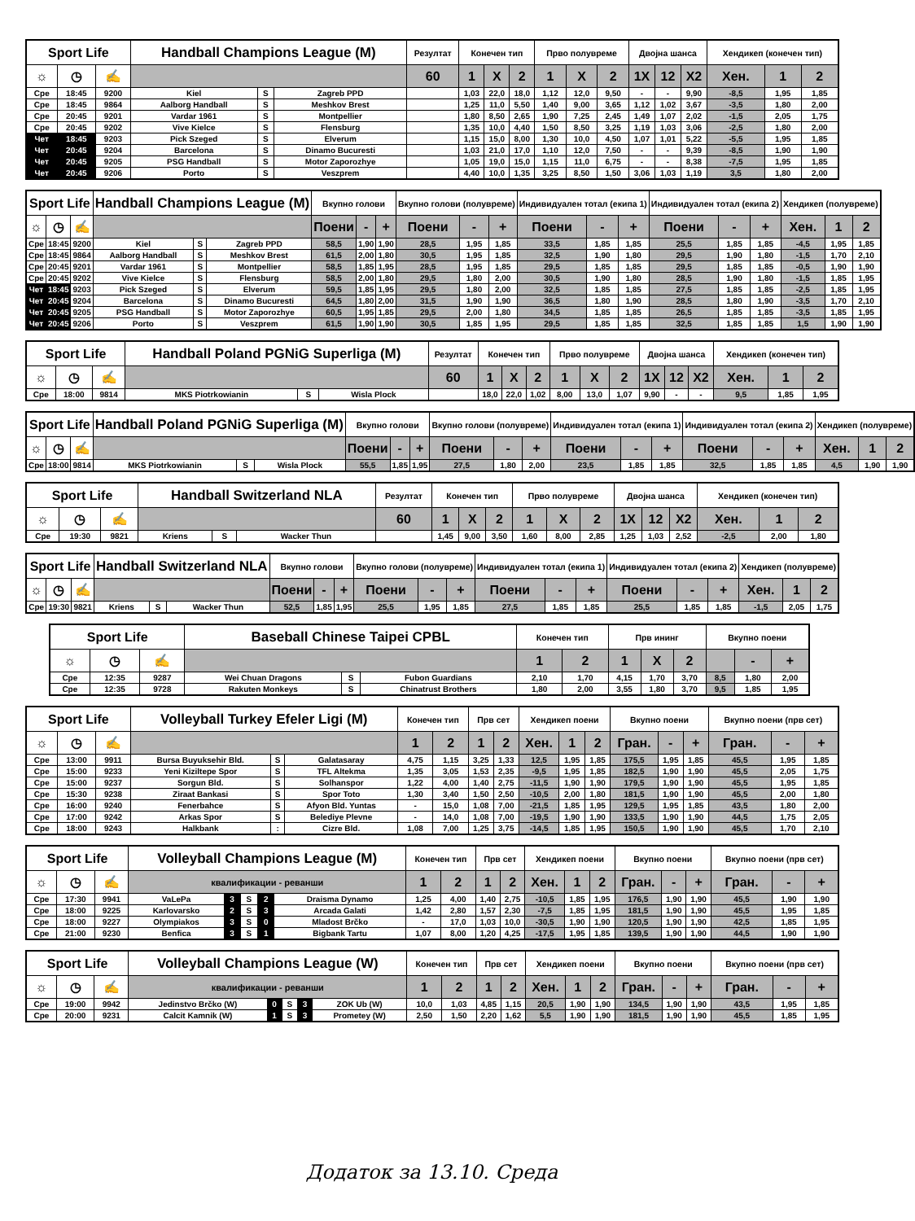| Sport Life | | | Handball Champions League (M) | | | Резултат | Конечен тип | | | Прво полувреме | | | Двојна шанса | | | Хендикеп (конечен тип) | | |
| --- | --- | --- | --- | --- | --- | --- | --- | --- | --- | --- | --- | --- | --- | --- | --- | --- | --- | --- |
| ☼ | ◷ | ✍ | | | | 60 | 1 | X | 2 | 1 | X | 2 | 1X | 12 | X2 | Хен. | 1 | 2 |
| Сре | 18:45 | 9200 | Kiel | S | Zagreb PPD | | 1,03 | 22,0 | 18,0 | 1,12 | 12,0 | 9,50 | - | - | 9,90 | -8,5 | 1,95 | 1,85 |
| Сре | 18:45 | 9864 | Aalborg Handball | S | Meshkov Brest | | 1,25 | 11,0 | 5,50 | 1,40 | 9,00 | 3,65 | 1,12 | 1,02 | 3,67 | -3,5 | 1,80 | 2,00 |
| Сре | 20:45 | 9201 | Vardar 1961 | S | Montpellier | | 1,80 | 8,50 | 2,65 | 1,90 | 7,25 | 2,45 | 1,49 | 1,07 | 2,02 | -1,5 | 2,05 | 1,75 |
| Сре | 20:45 | 9202 | Vive Kielce | S | Flensburg | | 1,35 | 10,0 | 4,40 | 1,50 | 8,50 | 3,25 | 1,19 | 1,03 | 3,06 | -2,5 | 1,80 | 2,00 |
| Чет | 18:45 | 9203 | Pick Szeged | S | Elverum | | 1,15 | 15,0 | 8,00 | 1,30 | 10,0 | 4,50 | 1,07 | 1,01 | 5,22 | -5,5 | 1,95 | 1,85 |
| Чет | 20:45 | 9204 | Barcelona | S | Dinamo Bucuresti | | 1,03 | 21,0 | 17,0 | 1,10 | 12,0 | 7,50 | - | - | 9,39 | -8,5 | 1,90 | 1,90 |
| Чет | 20:45 | 9205 | PSG Handball | S | Motor Zaporozhye | | 1,05 | 19,0 | 15,0 | 1,15 | 11,0 | 6,75 | - | - | 8,38 | -7,5 | 1,95 | 1,85 |
| Чет | 20:45 | 9206 | Porto | S | Veszprem | | 4,40 | 10,0 | 1,35 | 3,25 | 8,50 | 1,50 | 3,06 | 1,03 | 1,19 | 3,5 | 1,80 | 2,00 |
| Sport Life | | | Handball Champions League (M) | | | Вкупно голови | | | Вкупно голови (полувреме) | | | Индивидуален тотал (екипа 1) | | | Индивидуален тотал (екипа 2) | | | Хендикеп (полувреме) | | |
| --- | --- | --- | --- | --- | --- | --- | --- | --- | --- | --- | --- | --- | --- | --- | --- | --- | --- | --- | --- | --- |
| ☼ | ◷ | ✍ | | | | Поени | - | + | Поени | - | + | Поени | - | + | Поени | - | + | Хен. | 1 | 2 |
| Сре | 18:45 | 9200 | Kiel | S | Zagreb PPD | 58,5 | 1,90 | 1,90 | 28,5 | 1,95 | 1,85 | 33,5 | 1,85 | 1,85 | 25,5 | 1,85 | 1,85 | -4,5 | 1,95 | 1,85 |
| Сре | 18:45 | 9864 | Aalborg Handball | S | Meshkov Brest | 61,5 | 2,00 | 1,80 | 30,5 | 1,95 | 1,85 | 32,5 | 1,90 | 1,80 | 29,5 | 1,90 | 1,80 | -1,5 | 1,70 | 2,10 |
| Сре | 20:45 | 9201 | Vardar 1961 | S | Montpellier | 58,5 | 1,85 | 1,95 | 28,5 | 1,95 | 1,85 | 29,5 | 1,85 | 1,85 | 29,5 | 1,85 | 1,85 | -0,5 | 1,90 | 1,90 |
| Сре | 20:45 | 9202 | Vive Kielce | S | Flensburg | 58,5 | 2,00 | 1,80 | 29,5 | 1,80 | 2,00 | 30,5 | 1,90 | 1,80 | 28,5 | 1,90 | 1,80 | -1,5 | 1,85 | 1,95 |
| Чет | 18:45 | 9203 | Pick Szeged | S | Elverum | 59,5 | 1,85 | 1,95 | 29,5 | 1,80 | 2,00 | 32,5 | 1,85 | 1,85 | 27,5 | 1,85 | 1,85 | -2,5 | 1,85 | 1,95 |
| Чет | 20:45 | 9204 | Barcelona | S | Dinamo Bucuresti | 64,5 | 1,80 | 2,00 | 31,5 | 1,90 | 1,90 | 36,5 | 1,80 | 1,90 | 28,5 | 1,80 | 1,90 | -3,5 | 1,70 | 2,10 |
| Чет | 20:45 | 9205 | PSG Handball | S | Motor Zaporozhye | 60,5 | 1,95 | 1,85 | 29,5 | 2,00 | 1,80 | 34,5 | 1,85 | 1,85 | 26,5 | 1,85 | 1,85 | -3,5 | 1,85 | 1,95 |
| Чет | 20:45 | 9206 | Porto | S | Veszprem | 61,5 | 1,90 | 1,90 | 30,5 | 1,85 | 1,95 | 29,5 | 1,85 | 1,85 | 32,5 | 1,85 | 1,85 | 1,5 | 1,90 | 1,90 |
| Sport Life | | | Handball Poland PGNiG Superliga (M) | | | Резултат | Конечен тип | | | Прво полувреме | | | Двојна шанса | | | Хендикеп (конечен тип) | | |
| --- | --- | --- | --- | --- | --- | --- | --- | --- | --- | --- | --- | --- | --- | --- | --- | --- | --- | --- |
| ☼ | ◷ | ✍ | | | | 60 | 1 | X | 2 | 1 | X | 2 | 1X | 12 | X2 | Хен. | 1 | 2 |
| Сре | 18:00 | 9814 | MKS Piotrkowianin | S | Wisla Plock | | 18,0 | 22,0 | 1,02 | 8,00 | 13,0 | 1,07 | 9,90 | - | - | 9,5 | 1,85 | 1,95 |
| Sport Life | | | Handball Poland PGNiG Superliga (M) | | | Вкупно голови | | | Вкупно голови (полувреме) | | | Индивидуален тотал (екипа 1) | | | Индивидуален тотал (екипа 2) | | | Хендикеп (полувреме) | | |
| --- | --- | --- | --- | --- | --- | --- | --- | --- | --- | --- | --- | --- | --- | --- | --- | --- | --- | --- | --- | --- |
| ☼ | ◷ | ✍ | | | | Поени | - | + | Поени | - | + | Поени | - | + | Поени | - | + | Хен. | 1 | 2 |
| Сре | 18:00 | 9814 | MKS Piotrkowianin | S | Wisla Plock | 55,5 | 1,85 | 1,95 | 27,5 | 1,80 | 2,00 | 23,5 | 1,85 | 1,85 | 32,5 | 1,85 | 1,85 | 4,5 | 1,90 | 1,90 |
| Sport Life | | | Handball Switzerland NLA | | | Резултат | Конечен тип | | | Прво полувреме | | | Двојна шанса | | | Хендикеп (конечен тип) | | |
| --- | --- | --- | --- | --- | --- | --- | --- | --- | --- | --- | --- | --- | --- | --- | --- | --- | --- | --- |
| ☼ | ◷ | ✍ | | | | 60 | 1 | X | 2 | 1 | X | 2 | 1X | 12 | X2 | Хен. | 1 | 2 |
| Сре | 19:30 | 9821 | Kriens | S | Wacker Thun | | 1,45 | 9,00 | 3,50 | 1,60 | 8,00 | 2,85 | 1,25 | 1,03 | 2,52 | -2,5 | 2,00 | 1,80 |
| Sport Life | | | Handball Switzerland NLA | | | Вкупно голови | | | Вкупно голови (полувреме) | | | Индивидуален тотал (екипа 1) | | | Индивидуален тотал (екипа 2) | | | Хендикеп (полувреме) | | |
| --- | --- | --- | --- | --- | --- | --- | --- | --- | --- | --- | --- | --- | --- | --- | --- | --- | --- | --- | --- | --- |
| ☼ | ◷ | ✍ | | | | Поени | - | + | Поени | - | + | Поени | - | + | Поени | - | + | Хен. | 1 | 2 |
| Сре | 19:30 | 9821 | Kriens | S | Wacker Thun | 52,5 | 1,85 | 1,95 | 25,5 | 1,95 | 1,85 | 27,5 | 1,85 | 1,85 | 25,5 | 1,85 | 1,85 | -1,5 | 2,05 | 1,75 |
| Sport Life | | | Baseball Chinese Taipei CPBL | | | Конечен тип | | Прв ининг | | | Вкупно поени | | |
| --- | --- | --- | --- | --- | --- | --- | --- | --- | --- | --- | --- | --- | --- |
| ☼ | ◷ | ✍ | | | | 1 | 2 | 1 | X | 2 | | - | + |
| Сре | 12:35 | 9287 | Wei Chuan Dragons | S | Fubon Guardians | 2,10 | 1,70 | 4,15 | 1,70 | 3,70 | 8,5 | 1,80 | 2,00 |
| Сре | 12:35 | 9728 | Rakuten Monkeys | S | Chinatrust Brothers | 1,80 | 2,00 | 3,55 | 1,80 | 3,70 | 9,5 | 1,85 | 1,95 |
| Sport Life | | | Volleyball Turkey Efeler Ligi (M) | | | Конечен тип | | Прв сет | | Хендикеп поени | | | Вкупно поени | | | Вкупно поени (прв сет) | | |
| --- | --- | --- | --- | --- | --- | --- | --- | --- | --- | --- | --- | --- | --- | --- | --- | --- | --- | --- |
| ☼ | ◷ | ✍ | | | | 1 | 2 | 1 | 2 | Хен. | 1 | 2 | Гран. | - | + | Гран. | - | + |
| Сре | 13:00 | 9911 | Bursa Buyuksehir Bld. | S | Galatasaray | 4,75 | 1,15 | 3,25 | 1,33 | 12,5 | 1,95 | 1,85 | 175,5 | 1,95 | 1,85 | 45,5 | 1,95 | 1,85 |
| Сре | 15:00 | 9233 | Yeni Kiziltepe Spor | S | TFL Altekma | 1,35 | 3,05 | 1,53 | 2,35 | -9,5 | 1,95 | 1,85 | 182,5 | 1,90 | 1,90 | 45,5 | 2,05 | 1,75 |
| Сре | 15:00 | 9237 | Sorgun Bld. | S | Solhanspor | 1,22 | 4,00 | 1,40 | 2,75 | -11,5 | 1,90 | 1,90 | 179,5 | 1,90 | 1,90 | 45,5 | 1,95 | 1,85 |
| Сре | 15:30 | 9238 | Ziraat Bankasi | S | Spor Toto | 1,30 | 3,40 | 1,50 | 2,50 | -10,5 | 2,00 | 1,80 | 181,5 | 1,90 | 1,90 | 45,5 | 2,00 | 1,80 |
| Сре | 16:00 | 9240 | Fenerbahce | S | Afyon Bld. Yuntas | - | 15,0 | 1,08 | 7,00 | -21,5 | 1,85 | 1,95 | 129,5 | 1,95 | 1,85 | 43,5 | 1,80 | 2,00 |
| Сре | 17:00 | 9242 | Arkas Spor | S | Belediye Plevne | - | 14,0 | 1,08 | 7,00 | -19,5 | 1,90 | 1,90 | 133,5 | 1,90 | 1,90 | 44,5 | 1,75 | 2,05 |
| Сре | 18:00 | 9243 | Halkbank | : | Cizre Bld. | 1,08 | 7,00 | 1,25 | 3,75 | -14,5 | 1,85 | 1,95 | 150,5 | 1,90 | 1,90 | 45,5 | 1,70 | 2,10 |
| Sport Life | | | Volleyball Champions League (M) | | | | | Конечен тип | | Прв сет | | Хендикеп поени | | | Вкупно поени | | | Вкупно поени (прв сет) | | |
| --- | --- | --- | --- | --- | --- | --- | --- | --- | --- | --- | --- | --- | --- | --- | --- | --- | --- | --- | --- | --- |
| ☼ | ◷ | ✍ | квалификации - реванши | | | | | 1 | 2 | 1 | 2 | Хен. | 1 | 2 | Гран. | - | + | Гран. | - | + |
| Сре | 17:30 | 9941 | VaLePa | 3 | S | 2 | Draisma Dynamo | 1,25 | 4,00 | 1,40 | 2,75 | -10,5 | 1,85 | 1,95 | 176,5 | 1,90 | 1,90 | 45,5 | 1,90 | 1,90 |
| Сре | 18:00 | 9225 | Karlovarsko | 2 | S | 3 | Arcada Galati | 1,42 | 2,80 | 1,57 | 2,30 | -7,5 | 1,85 | 1,95 | 181,5 | 1,90 | 1,90 | 45,5 | 1,95 | 1,85 |
| Сре | 18:00 | 9227 | Olympiakos | 3 | S | 0 | Mladost Brčko | - | 17,0 | 1,03 | 10,0 | -30,5 | 1,90 | 1,90 | 120,5 | 1,90 | 1,90 | 42,5 | 1,85 | 1,95 |
| Сре | 21:00 | 9230 | Benfica | 3 | S | 1 | Bigbank Tartu | 1,07 | 8,00 | 1,20 | 4,25 | -17,5 | 1,95 | 1,85 | 139,5 | 1,90 | 1,90 | 44,5 | 1,90 | 1,90 |
| Sport Life | | | Volleyball Champions League (W) | | | | | Конечен тип | | Прв сет | | Хендикеп поени | | | Вкупно поени | | | Вкупно поени (прв сет) | | |
| --- | --- | --- | --- | --- | --- | --- | --- | --- | --- | --- | --- | --- | --- | --- | --- | --- | --- | --- | --- | --- |
| ☼ | ◷ | ✍ | квалификации - реванши | | | | | 1 | 2 | 1 | 2 | Хен. | 1 | 2 | Гран. | - | + | Гран. | - | + |
| Сре | 19:00 | 9942 | Jedinstvo Brčko (W) | 0 | S | 3 | ZOK Ub (W) | 10,0 | 1,03 | 4,85 | 1,15 | 20,5 | 1,90 | 1,90 | 134,5 | 1,90 | 1,90 | 43,5 | 1,95 | 1,85 |
| Сре | 20:00 | 9231 | Calcit Kamnik (W) | 1 | S | 3 | Prometey (W) | 2,50 | 1,50 | 2,20 | 1,62 | 5,5 | 1,90 | 1,90 | 181,5 | 1,90 | 1,90 | 45,5 | 1,85 | 1,95 |
Додаток за 13.10. Среда